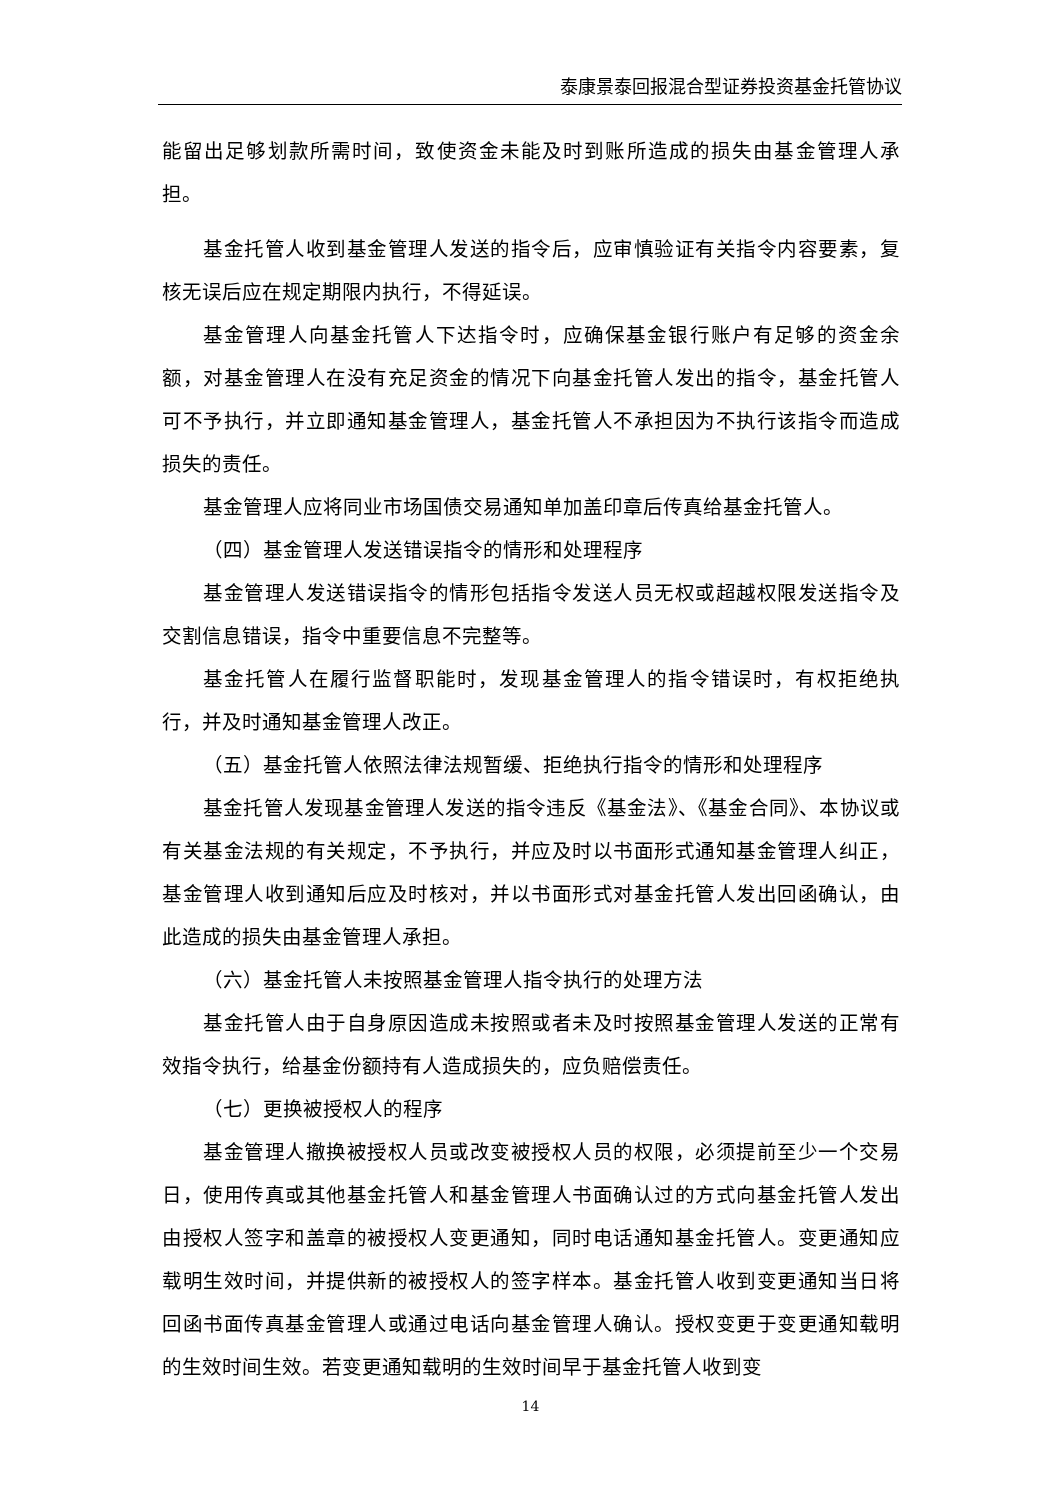泰康景泰回报混合型证券投资基金托管协议
能留出足够划款所需时间，致使资金未能及时到账所造成的损失由基金管理人承担。
基金托管人收到基金管理人发送的指令后，应审慎验证有关指令内容要素，复核无误后应在规定期限内执行，不得延误。
基金管理人向基金托管人下达指令时，应确保基金银行账户有足够的资金余额，对基金管理人在没有充足资金的情况下向基金托管人发出的指令，基金托管人可不予执行，并立即通知基金管理人，基金托管人不承担因为不执行该指令而造成损失的责任。
基金管理人应将同业市场国债交易通知单加盖印章后传真给基金托管人。
（四）基金管理人发送错误指令的情形和处理程序
基金管理人发送错误指令的情形包括指令发送人员无权或超越权限发送指令及交割信息错误，指令中重要信息不完整等。
基金托管人在履行监督职能时，发现基金管理人的指令错误时，有权拒绝执行，并及时通知基金管理人改正。
（五）基金托管人依照法律法规暂缓、拒绝执行指令的情形和处理程序
基金托管人发现基金管理人发送的指令违反《基金法》、《基金合同》、本协议或有关基金法规的有关规定，不予执行，并应及时以书面形式通知基金管理人纠正，基金管理人收到通知后应及时核对，并以书面形式对基金托管人发出回函确认，由此造成的损失由基金管理人承担。
（六）基金托管人未按照基金管理人指令执行的处理方法
基金托管人由于自身原因造成未按照或者未及时按照基金管理人发送的正常有效指令执行，给基金份额持有人造成损失的，应负赔偿责任。
（七）更换被授权人的程序
基金管理人撤换被授权人员或改变被授权人员的权限，必须提前至少一个交易日，使用传真或其他基金托管人和基金管理人书面确认过的方式向基金托管人发出由授权人签字和盖章的被授权人变更通知，同时电话通知基金托管人。变更通知应载明生效时间，并提供新的被授权人的签字样本。基金托管人收到变更通知当日将回函书面传真基金管理人或通过电话向基金管理人确认。授权变更于变更通知载明的生效时间生效。若变更通知载明的生效时间早于基金托管人收到变
14